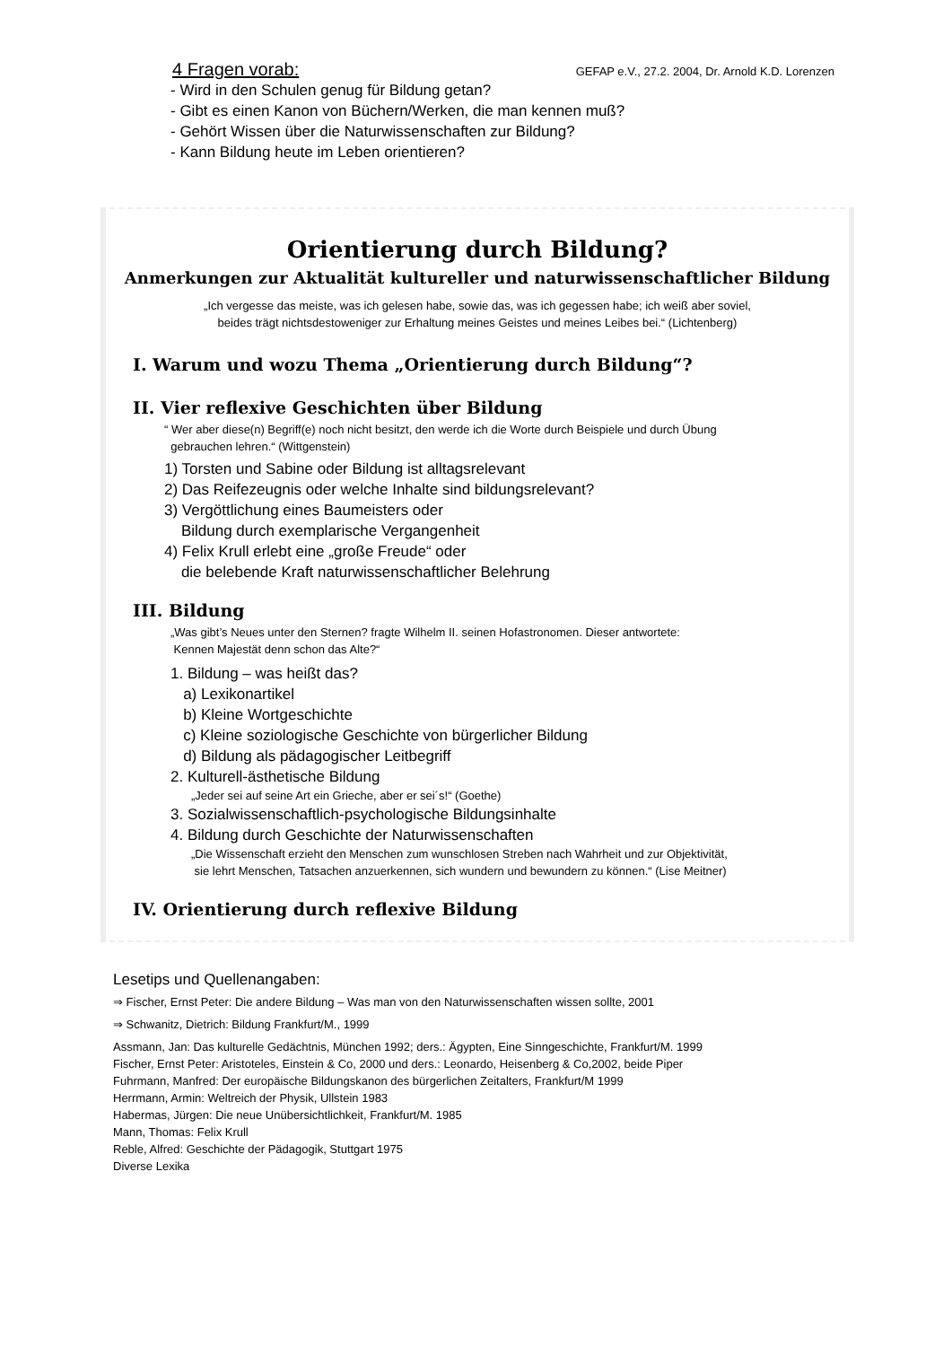4 Fragen vorab: GEFAP e.V., 27.2. 2004, Dr. Arnold K.D. Lorenzen
- Wird in den Schulen genug für Bildung getan?
- Gibt es einen Kanon von Büchern/Werken, die man kennen muß?
- Gehört Wissen über die Naturwissenschaften zur Bildung?
- Kann Bildung heute im Leben orientieren?
Orientierung durch Bildung?
Anmerkungen zur Aktualität kultureller und naturwissenschaftlicher Bildung
„Ich vergesse das meiste, was ich gelesen habe, sowie das, was ich gegessen habe; ich weiß aber soviel,
beides trägt nichtsdestoweniger zur Erhaltung meines Geistes und meines Leibes bei.“ (Lichtenberg)
I. Warum und wozu Thema „Orientierung durch Bildung“?
II. Vier reflexive Geschichten über Bildung
“ Wer aber diese(n) Begriff(e) noch nicht besitzt, den werde ich die Worte durch Beispiele und durch Übung
gebrauchen lehren.“ (Wittgenstein)
1) Torsten und Sabine oder Bildung ist alltagsrelevant
2) Das Reifezeugnis oder welche Inhalte sind bildungsrelevant?
3) Vergöttlichung eines Baumeisters oder
Bildung durch exemplarische Vergangenheit
4) Felix Krull erlebt eine „große Freude“ oder
die belebende Kraft naturwissenschaftlicher Belehrung
III. Bildung
„Was gibt’s Neues unter den Sternen? fragte Wilhelm II. seinen Hofastronomen. Dieser antwortete:
Kennen Majestät denn schon das Alte?“
1. Bildung – was heißt das?
a) Lexikonartikel
b) Kleine Wortgeschichte
c) Kleine soziologische Geschichte von bürgerlicher Bildung
d) Bildung als pädagogischer Leitbegriff
2. Kulturell-ästhetische Bildung
„Jeder sei auf seine Art ein Grieche, aber er sei´s!“ (Goethe)
3. Sozialwissenschaftlich-psychologische Bildungsinhalte
4. Bildung durch Geschichte der Naturwissenschaften
„Die Wissenschaft erzieht den Menschen zum wunschlosen Streben nach Wahrheit und zur Objektivität,
sie lehrt Menschen, Tatsachen anzuerkennen, sich wundern und bewundern zu können.“ (Lise Meitner)
IV. Orientierung durch reflexive Bildung
Lesetips und Quellenangaben:
⇒ Fischer, Ernst Peter: Die andere Bildung – Was man von den Naturwissenschaften wissen sollte, 2001
⇒ Schwanitz, Dietrich: Bildung Frankfurt/M., 1999
Assmann, Jan: Das kulturelle Gedächtnis, München 1992; ders.: Ägypten, Eine Sinngeschichte, Frankfurt/M. 1999
Fischer, Ernst Peter: Aristoteles, Einstein & Co, 2000 und ders.: Leonardo, Heisenberg & Co,2002, beide Piper
Fuhrmann, Manfred: Der europäische Bildungskanon des bürgerlichen Zeitalters, Frankfurt/M 1999
Herrmann, Armin: Weltreich der Physik, Ullstein 1983
Habermas, Jürgen: Die neue Unübersichtlichkeit, Frankfurt/M. 1985
Mann, Thomas: Felix Krull
Reble, Alfred: Geschichte der Pädagogik, Stuttgart 1975
Diverse Lexika